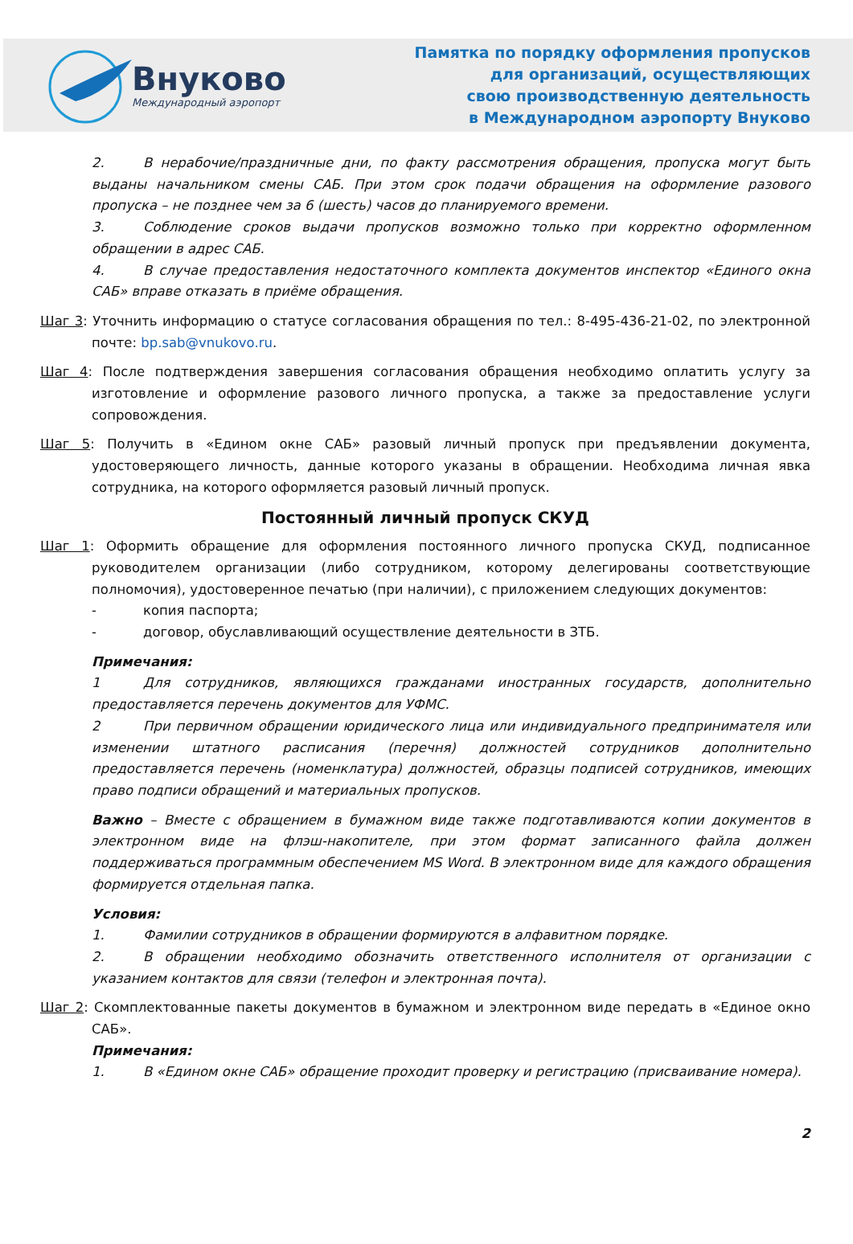Внуково
Международный аэропорт
Памятка по порядку оформления пропусков
для организаций, осуществляющих
свою производственную деятельность
в Международном аэропорту Внуково
2. В нерабочие/праздничные дни, по факту рассмотрения обращения, пропуска могут быть выданы начальником смены САБ. При этом срок подачи обращения на оформление разового пропуска – не позднее чем за 6 (шесть) часов до планируемого времени.
3. Соблюдение сроков выдачи пропусков возможно только при корректно оформленном обращении в адрес САБ.
4. В случае предоставления недостаточного комплекта документов инспектор «Единого окна САБ» вправе отказать в приёме обращения.
Шаг 3: Уточнить информацию о статусе согласования обращения по тел.: 8-495-436-21-02, по электронной почте: bp.sab@vnukovo.ru.
Шаг 4: После подтверждения завершения согласования обращения необходимо оплатить услугу за изготовление и оформление разового личного пропуска, а также за предоставление услуги сопровождения.
Шаг 5: Получить в «Едином окне САБ» разовый личный пропуск при предъявлении документа, удостоверяющего личность, данные которого указаны в обращении. Необходима личная явка сотрудника, на которого оформляется разовый личный пропуск.
Постоянный личный пропуск СКУД
Шаг 1: Оформить обращение для оформления постоянного личного пропуска СКУД, подписанное руководителем организации (либо сотрудником, которому делегированы соответствующие полномочия), удостоверенное печатью (при наличии), с приложением следующих документов:
- копия паспорта;
- договор, обуславливающий осуществление деятельности в ЗТБ.
Примечания:
1 Для сотрудников, являющихся гражданами иностранных государств, дополнительно предоставляется перечень документов для УФМС.
2 При первичном обращении юридического лица или индивидуального предпринимателя или изменении штатного расписания (перечня) должностей сотрудников дополнительно предоставляется перечень (номенклатура) должностей, образцы подписей сотрудников, имеющих право подписи обращений и материальных пропусков.
Важно – Вместе с обращением в бумажном виде также подготавливаются копии документов в электронном виде на флэш-накопителе, при этом формат записанного файла должен поддерживаться программным обеспечением MS Word. В электронном виде для каждого обращения формируется отдельная папка.
Условия:
1. Фамилии сотрудников в обращении формируются в алфавитном порядке.
2. В обращении необходимо обозначить ответственного исполнителя от организации с указанием контактов для связи (телефон и электронная почта).
Шаг 2: Скомплектованные пакеты документов в бумажном и электронном виде передать в «Единое окно САБ».
Примечания:
1. В «Едином окне САБ» обращение проходит проверку и регистрацию (присваивание номера).
2